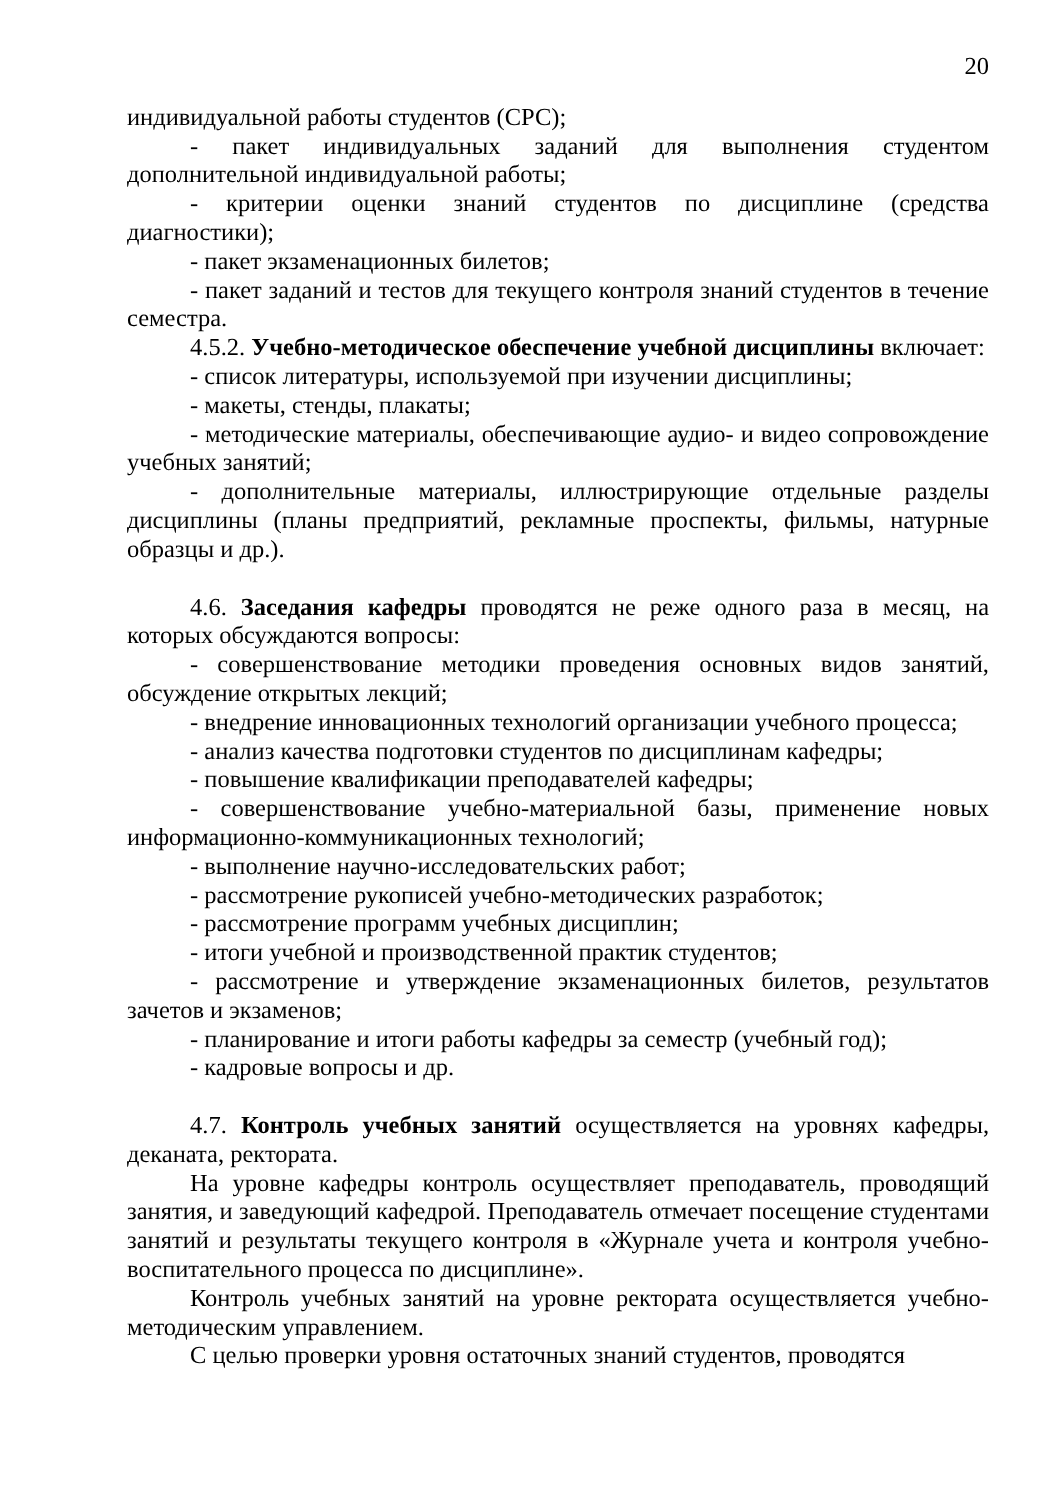20
индивидуальной работы студентов (СРС);
- пакет индивидуальных заданий для выполнения студентом дополнительной индивидуальной работы;
- критерии оценки знаний студентов по дисциплине (средства диагностики);
- пакет экзаменационных билетов;
- пакет заданий и тестов для текущего контроля знаний студентов в течение семестра.
4.5.2. Учебно-методическое обеспечение учебной дисциплины включает:
- список литературы, используемой при изучении дисциплины;
- макеты, стенды, плакаты;
- методические материалы, обеспечивающие аудио- и видео сопровождение учебных занятий;
- дополнительные материалы, иллюстрирующие отдельные разделы дисциплины (планы предприятий, рекламные проспекты, фильмы, натурные образцы и др.).
4.6. Заседания кафедры проводятся не реже одного раза в месяц, на которых обсуждаются вопросы:
- совершенствование методики проведения основных видов занятий, обсуждение открытых лекций;
- внедрение инновационных технологий организации учебного процесса;
- анализ качества подготовки студентов по дисциплинам кафедры;
- повышение квалификации преподавателей кафедры;
- совершенствование учебно-материальной базы, применение новых информационно-коммуникационных технологий;
- выполнение научно-исследовательских работ;
- рассмотрение рукописей учебно-методических разработок;
- рассмотрение программ учебных дисциплин;
- итоги учебной и производственной практик студентов;
- рассмотрение и утверждение экзаменационных билетов, результатов зачетов и экзаменов;
- планирование и итоги работы кафедры за семестр (учебный год);
- кадровые вопросы и др.
4.7. Контроль учебных занятий осуществляется на уровнях кафедры, деканата, ректората.
На уровне кафедры контроль осуществляет преподаватель, проводящий занятия, и заведующий кафедрой. Преподаватель отмечает посещение студентами занятий и результаты текущего контроля в «Журнале учета и контроля учебно-воспитательного процесса по дисциплине».
Контроль учебных занятий на уровне ректората осуществляется учебно-методическим управлением.
С целью проверки уровня остаточных знаний студентов, проводятся